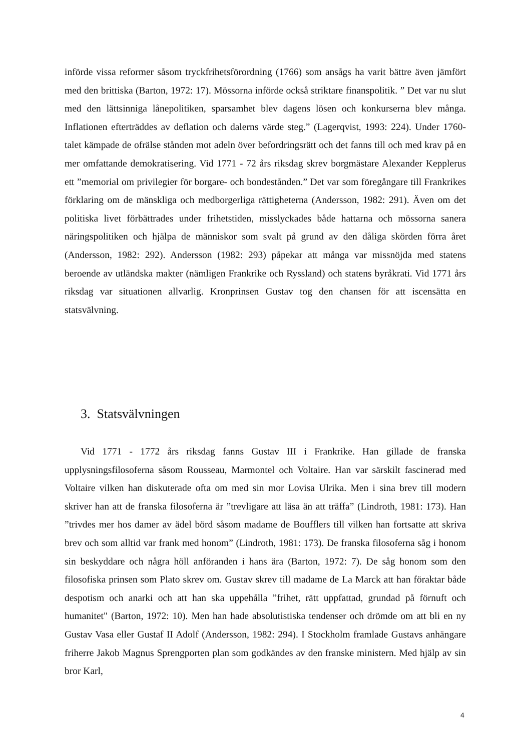införde vissa reformer såsom tryckfrihetsförordning (1766) som ansågs ha varit bättre även jämfört med den brittiska (Barton, 1972: 17). Mössorna införde också striktare finanspolitik. ” Det var nu slut med den lättsinniga lånepolitiken, sparsamhet blev dagens lösen och konkurserna blev många. Inflationen efterträddes av deflation och dalerns värde steg.” (Lagerqvist, 1993: 224). Under 1760-talet kämpade de ofrälse stånden mot adeln över befordringsrätt och det fanns till och med krav på en mer omfattande demokratisering. Vid 1771 - 72 års riksdag skrev borgmästare Alexander Kepplerus ett ”memorial om privilegier för borgare- och bondestånden.” Det var som föregångare till Frankrikes förklaring om de mänskliga och medborgerliga rättigheterna (Andersson, 1982: 291). Även om det politiska livet förbättrades under frihetstiden, misslyckades både hattarna och mössorna sanera näringspolitiken och hjälpa de människor som svalt på grund av den dåliga skörden förra året (Andersson, 1982: 292). Andersson (1982: 293) påpekar att många var missnöjda med statens beroende av utländska makter (nämligen Frankrike och Ryssland) och statens byråkrati. Vid 1771 års riksdag var situationen allvarlig. Kronprinsen Gustav tog den chansen för att iscensätta en statsvälvning.
3. Statsvälvningen
Vid 1771 - 1772 års riksdag fanns Gustav III i Frankrike. Han gillade de franska upplysningsfilosoferna såsom Rousseau, Marmontel och Voltaire. Han var särskilt fascinerad med Voltaire vilken han diskuterade ofta om med sin mor Lovisa Ulrika. Men i sina brev till modern skriver han att de franska filosoferna är ”trevligare att läsa än att träffa” (Lindroth, 1981: 173). Han ”trivdes mer hos damer av ädel börd såsom madame de Boufflers till vilken han fortsatte att skriva brev och som alltid var frank med honom” (Lindroth, 1981: 173). De franska filosoferna såg i honom sin beskyddare och några höll anföranden i hans ära (Barton, 1972: 7). De såg honom som den filosofiska prinsen som Plato skrev om. Gustav skrev till madame de La Marck att han föraktar både despotism och anarki och att han ska uppehålla ”frihet, rätt uppfattad, grundad på förnuft och humanitet" (Barton, 1972: 10). Men han hade absolutistiska tendenser och drömde om att bli en ny Gustav Vasa eller Gustaf II Adolf (Andersson, 1982: 294). I Stockholm framlade Gustavs anhängare friherre Jakob Magnus Sprengporten plan som godkändes av den franske ministern. Med hjälp av sin bror Karl,
4